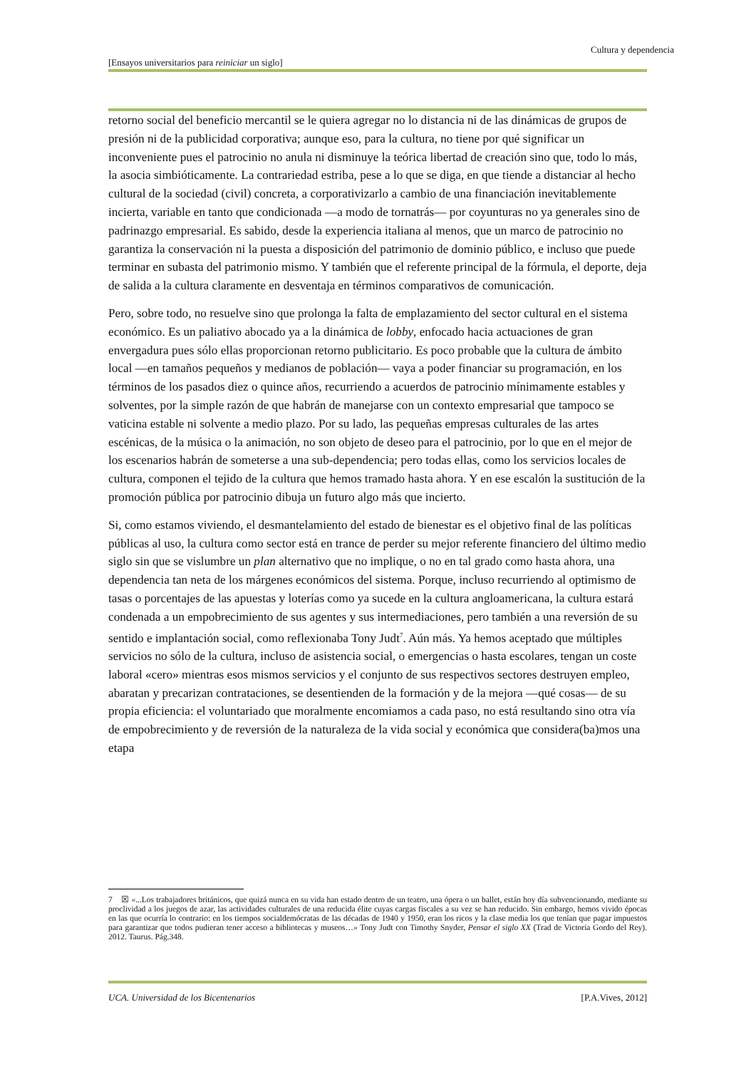Cultura y dependencia
[Ensayos universitarios para reiniciar un siglo]
retorno social del beneficio mercantil se le quiera agregar no lo distancia ni de las dinámicas de grupos de presión ni de la publicidad corporativa; aunque eso, para la cultura, no tiene por qué significar un inconveniente pues el patrocinio no anula ni disminuye la teórica libertad de creación sino que, todo lo más, la asocia simbióticamente. La contrariedad estriba, pese a lo que se diga, en que tiende a distanciar al hecho cultural de la sociedad (civil) concreta, a corporativizarlo a cambio de una financiación inevitablemente incierta, variable en tanto que condicionada —a modo de tornatrás— por coyunturas no ya generales sino de padrinazgo empresarial. Es sabido, desde la experiencia italiana al menos, que un marco de patrocinio no garantiza la conservación ni la puesta a disposición del patrimonio de dominio público, e incluso que puede terminar en subasta del patrimonio mismo. Y también que el referente principal de la fórmula, el deporte, deja de salida a la cultura claramente en desventaja en términos comparativos de comunicación.
Pero, sobre todo, no resuelve sino que prolonga la falta de emplazamiento del sector cultural en el sistema económico. Es un paliativo abocado ya a la dinámica de lobby, enfocado hacia actuaciones de gran envergadura pues sólo ellas proporcionan retorno publicitario. Es poco probable que la cultura de ámbito local —en tamaños pequeños y medianos de población— vaya a poder financiar su programación, en los términos de los pasados diez o quince años, recurriendo a acuerdos de patrocinio mínimamente estables y solventes, por la simple razón de que habrán de manejarse con un contexto empresarial que tampoco se vaticina estable ni solvente a medio plazo. Por su lado, las pequeñas empresas culturales de las artes escénicas, de la música o la animación, no son objeto de deseo para el patrocinio, por lo que en el mejor de los escenarios habrán de someterse a una sub-dependencia; pero todas ellas, como los servicios locales de cultura, componen el tejido de la cultura que hemos tramado hasta ahora. Y en ese escalón la sustitución de la promoción pública por patrocinio dibuja un futuro algo más que incierto.
Si, como estamos viviendo, el desmantelamiento del estado de bienestar es el objetivo final de las políticas públicas al uso, la cultura como sector está en trance de perder su mejor referente financiero del último medio siglo sin que se vislumbre un plan alternativo que no implique, o no en tal grado como hasta ahora, una dependencia tan neta de los márgenes económicos del sistema. Porque, incluso recurriendo al optimismo de tasas o porcentajes de las apuestas y loterías como ya sucede en la cultura angloamericana, la cultura estará condenada a un empobrecimiento de sus agentes y sus intermediaciones, pero también a una reversión de su sentido e implantación social, como reflexionaba Tony Judt<sup>7</sup>. Aún más. Ya hemos aceptado que múltiples servicios no sólo de la cultura, incluso de asistencia social, o emergencias o hasta escolares, tengan un coste laboral «cero» mientras esos mismos servicios y el conjunto de sus respectivos sectores destruyen empleo, abaratan y precarizan contrataciones, se desentienden de la formación y de la mejora —qué cosas— de su propia eficiencia: el voluntariado que moralmente encomiamos a cada paso, no está resultando sino otra vía de empobrecimiento y de reversión de la naturaleza de la vida social y económica que considera(ba)mos una etapa
7 ☒ «...Los trabajadores británicos, que quizá nunca en su vida han estado dentro de un teatro, una ópera o un ballet, están hoy día subvencionando, mediante su proclividad a los juegos de azar, las actividades culturales de una reducida élite cuyas cargas fiscales a su vez se han reducido. Sin embargo, hemos vivido épocas en las que ocurría lo contrario: en los tiempos socialdemócratas de las décadas de 1940 y 1950, eran los ricos y la clase media los que tenían que pagar impuestos para garantizar que todos pudieran tener acceso a bibliotecas y museos…» Tony Judt con Timothy Snyder, Pensar el siglo XX (Trad de Victoria Gordo del Rey). 2012. Taurus. Pág.348.
UCA. Universidad de los Bicentenarios [P.A.Vives, 2012]